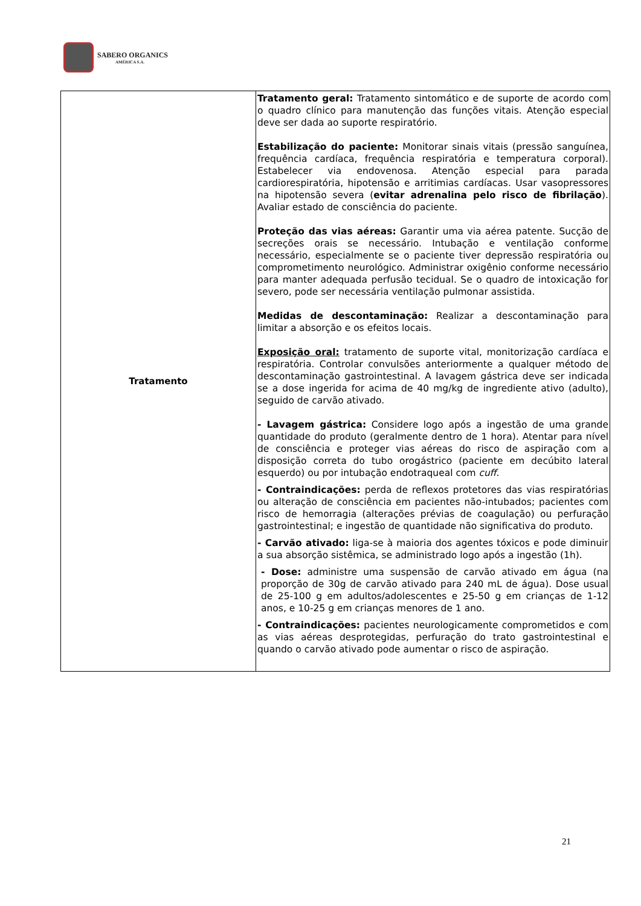SABERO ORGANICS
AMÉRICA S.A.
| Tratamento | Tratamento geral: Tratamento sintomático e de suporte de acordo com o quadro clínico para manutenção das funções vitais. Atenção especial deve ser dada ao suporte respiratório. Estabilização do paciente: Monitorar sinais vitais (pressão sanguínea, frequência cardíaca, frequência respiratória e temperatura corporal). Estabelecer via endovenosa. Atenção especial para parada cardiorespiratória, hipotensão e arritimias cardíacas. Usar vasopressores na hipotensão severa ( evitar adrenalina pelo risco de fibrilação ). Avaliar estado de consciência do paciente. Proteção das vias aéreas: Garantir uma via aérea patente. Sucção de secreções orais se necessário. Intubação e ventilação conforme necessário, especialmente se o paciente tiver depressão respiratória ou comprometimento neurológico. Administrar oxigênio conforme necessário para manter adequada perfusão tecidual. Se o quadro de intoxicação for severo, pode ser necessária ventilação pulmonar assistida. Medidas de descontaminação: Realizar a descontaminação para limitar a absorção e os efeitos locais. Exposição oral: tratamento de suporte vital, monitorização cardíaca e respiratória. Controlar convulsões anteriormente a qualquer método de descontaminação gastrointestinal. A lavagem gástrica deve ser indicada se a dose ingerida for acima de 40 mg/kg de ingrediente ativo (adulto), seguido de carvão ativado. - Lavagem gástrica: Considere logo após a ingestão de uma grande quantidade do produto (geralmente dentro de 1 hora). Atentar para nível de consciência e proteger vias aéreas do risco de aspiração com a disposição correta do tubo orogástrico (paciente em decúbito lateral esquerdo) ou por intubação endotraqueal com cuff . - Contraindicações: perda de reflexos protetores das vias respiratórias ou alteração de consciência em pacientes não-intubados; pacientes com risco de hemorragia (alterações prévias de coagulação) ou perfuração gastrointestinal; e ingestão de quantidade não significativa do produto. - Carvão ativado: liga-se à maioria dos agentes tóxicos e pode diminuir a sua absorção sistêmica, se administrado logo após a ingestão (1h). - Dose: administre uma suspensão de carvão ativado em água (na proporção de 30g de carvão ativado para 240 mL de água). Dose usual de 25-100 g em adultos/adolescentes e 25-50 g em crianças de 1-12 anos, e 10-25 g em crianças menores de 1 ano. - Contraindicações: pacientes neurologicamente comprometidos e com as vias aéreas desprotegidas, perfuração do trato gastrointestinal e quando o carvão ativado pode aumentar o risco de aspiração. |
21